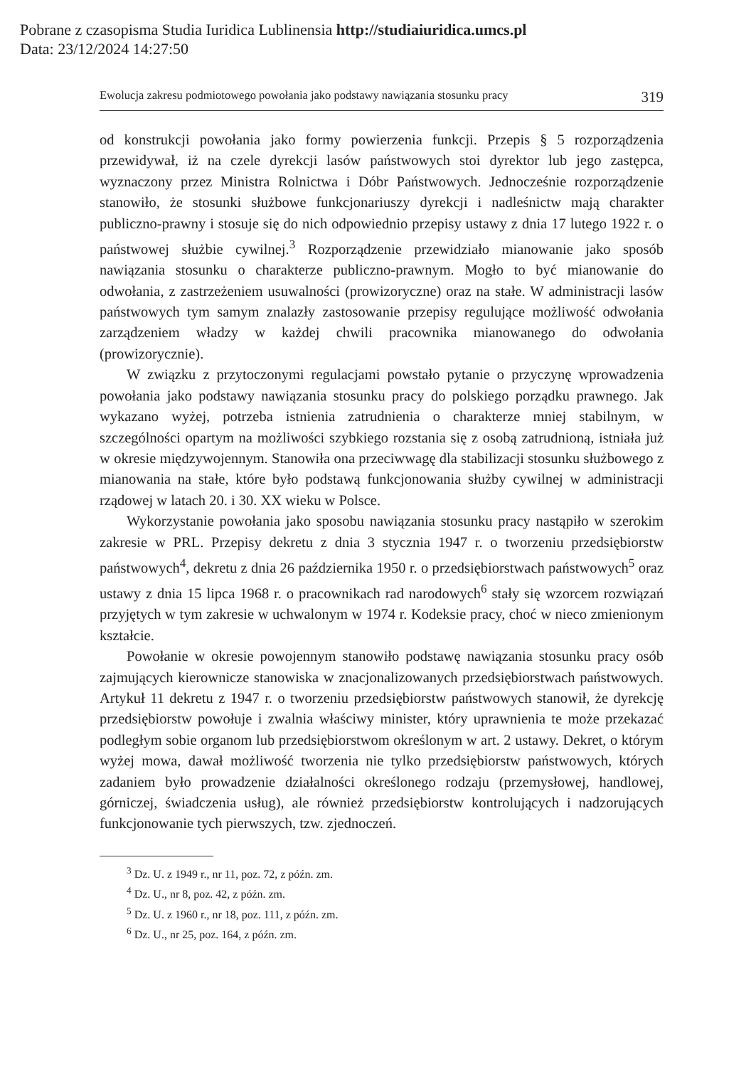Pobrane z czasopisma Studia Iuridica Lublinensia http://studiaiuridica.umcs.pl
Data: 23/12/2024 14:27:50
Ewolucja zakresu podmiotowego powołania jako podstawy nawiązania stosunku pracy 319
od konstrukcji powołania jako formy powierzenia funkcji. Przepis § 5 rozporządzenia przewidywał, iż na czele dyrekcji lasów państwowych stoi dyrektor lub jego zastępca, wyznaczony przez Ministra Rolnictwa i Dóbr Państwowych. Jednocześnie rozporządzenie stanowiło, że stosunki służbowe funkcjonariuszy dyrekcji i nadleśnictw mają charakter publiczno-prawny i stosuje się do nich odpowiednio przepisy ustawy z dnia 17 lutego 1922 r. o państwowej służbie cywilnej.<sup>3</sup> Rozporządzenie przewidziało mianowanie jako sposób nawiązania stosunku o charakterze publiczno-prawnym. Mogło to być mianowanie do odwołania, z zastrzeżeniem usuwalności (prowizoryczne) oraz na stałe. W administracji lasów państwowych tym samym znalazły zastosowanie przepisy regulujące możliwość odwołania zarządzeniem władzy w każdej chwili pracownika mianowanego do odwołania (prowizorycznie).
W związku z przytoczonymi regulacjami powstało pytanie o przyczynę wprowadzenia powołania jako podstawy nawiązania stosunku pracy do polskiego porządku prawnego. Jak wykazano wyżej, potrzeba istnienia zatrudnienia o charakterze mniej stabilnym, w szczególności opartym na możliwości szybkiego rozstania się z osobą zatrudnioną, istniała już w okresie międzywojennym. Stanowiła ona przeciwwagę dla stabilizacji stosunku służbowego z mianowania na stałe, które było podstawą funkcjonowania służby cywilnej w administracji rządowej w latach 20. i 30. XX wieku w Polsce.
Wykorzystanie powołania jako sposobu nawiązania stosunku pracy nastąpiło w szerokim zakresie w PRL. Przepisy dekretu z dnia 3 stycznia 1947 r. o tworzeniu przedsiębiorstw państwowych<sup>4</sup>, dekretu z dnia 26 października 1950 r. o przedsiębiorstwach państwowych<sup>5</sup> oraz ustawy z dnia 15 lipca 1968 r. o pracownikach rad narodowych<sup>6</sup> stały się wzorcem rozwiązań przyjętych w tym zakresie w uchwalonym w 1974 r. Kodeksie pracy, choć w nieco zmienionym kształcie.
Powołanie w okresie powojennym stanowiło podstawę nawiązania stosunku pracy osób zajmujących kierownicze stanowiska w znacjonalizowanych przedsiębiorstwach państwowych. Artykuł 11 dekretu z 1947 r. o tworzeniu przedsiębiorstw państwowych stanowił, że dyrekcję przedsiębiorstw powołuje i zwalnia właściwy minister, który uprawnienia te może przekazać podległym sobie organom lub przedsiębiorstwom określonym w art. 2 ustawy. Dekret, o którym wyżej mowa, dawał możliwość tworzenia nie tylko przedsiębiorstw państwowych, których zadaniem było prowadzenie działalności określonego rodzaju (przemysłowej, handlowej, górniczej, świadczenia usług), ale również przedsiębiorstw kontrolujących i nadzorujących funkcjonowanie tych pierwszych, tzw. zjednoczeń.
<sup>3</sup> Dz. U. z 1949 r., nr 11, poz. 72, z późn. zm.
<sup>4</sup> Dz. U., nr 8, poz. 42, z późn. zm.
<sup>5</sup> Dz. U. z 1960 r., nr 18, poz. 111, z późn. zm.
<sup>6</sup> Dz. U., nr 25, poz. 164, z późn. zm.